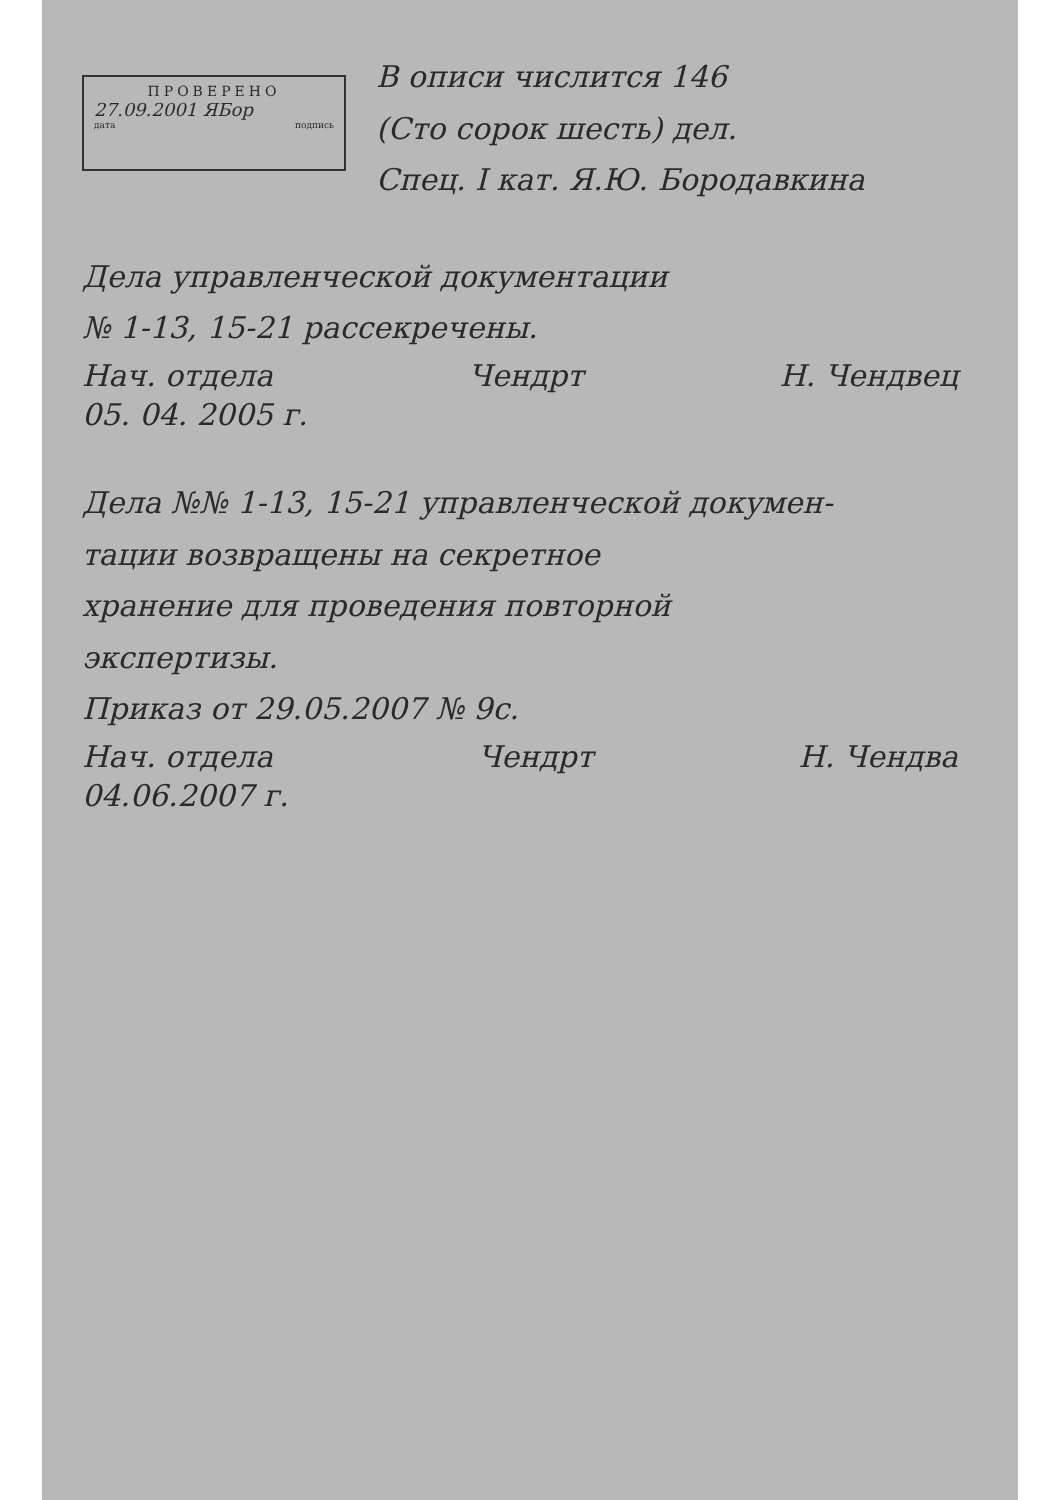ПРОВЕРЕНО
27.09.2001 ЯБор
дата подпись
В описи числится 146
(Сто сорок шесть) дел.
Спец. I кат. Я.Ю. Бородавкина
Дела управленческой документации
№ 1-13, 15-21 рассекречены.
Нач. отдела Чендрт Н. Чендвец
05. 04. 2005 г.
Дела №№ 1-13, 15-21 управленческой докумен-
тации возвращены на секретное
хранение для проведения повторной
экспертизы.
Приказ от 29.05.2007 № 9с.
Нач. отдела Чендрт Н. Чендва
04.06.2007 г.